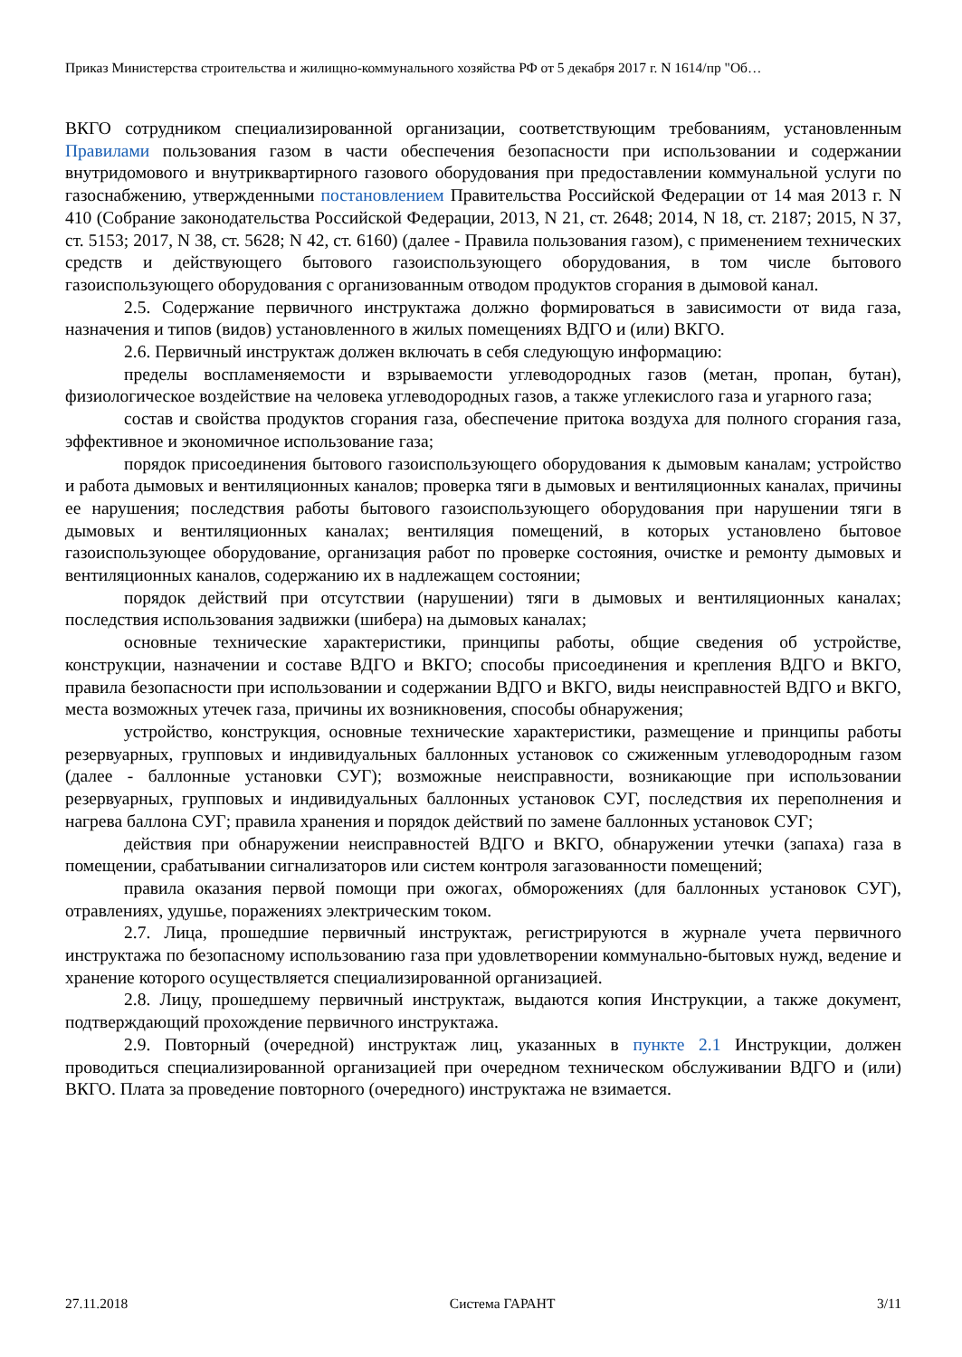Приказ Министерства строительства и жилищно-коммунального хозяйства РФ от 5 декабря 2017 г. N 1614/пр "Об…
ВКГО сотрудником специализированной организации, соответствующим требованиям, установленным Правилами пользования газом в части обеспечения безопасности при использовании и содержании внутридомового и внутриквартирного газового оборудования при предоставлении коммунальной услуги по газоснабжению, утвержденными постановлением Правительства Российской Федерации от 14 мая 2013 г. N 410 (Собрание законодательства Российской Федерации, 2013, N 21, ст. 2648; 2014, N 18, ст. 2187; 2015, N 37, ст. 5153; 2017, N 38, ст. 5628; N 42, ст. 6160) (далее - Правила пользования газом), с применением технических средств и действующего бытового газоиспользующего оборудования, в том числе бытового газоиспользующего оборудования с организованным отводом продуктов сгорания в дымовой канал.
2.5. Содержание первичного инструктажа должно формироваться в зависимости от вида газа, назначения и типов (видов) установленного в жилых помещениях ВДГО и (или) ВКГО.
2.6. Первичный инструктаж должен включать в себя следующую информацию:
пределы воспламеняемости и взрываемости углеводородных газов (метан, пропан, бутан), физиологическое воздействие на человека углеводородных газов, а также углекислого газа и угарного газа;
состав и свойства продуктов сгорания газа, обеспечение притока воздуха для полного сгорания газа, эффективное и экономичное использование газа;
порядок присоединения бытового газоиспользующего оборудования к дымовым каналам; устройство и работа дымовых и вентиляционных каналов; проверка тяги в дымовых и вентиляционных каналах, причины ее нарушения; последствия работы бытового газоиспользующего оборудования при нарушении тяги в дымовых и вентиляционных каналах; вентиляция помещений, в которых установлено бытовое газоиспользующее оборудование, организация работ по проверке состояния, очистке и ремонту дымовых и вентиляционных каналов, содержанию их в надлежащем состоянии;
порядок действий при отсутствии (нарушении) тяги в дымовых и вентиляционных каналах; последствия использования задвижки (шибера) на дымовых каналах;
основные технические характеристики, принципы работы, общие сведения об устройстве, конструкции, назначении и составе ВДГО и ВКГО; способы присоединения и крепления ВДГО и ВКГО, правила безопасности при использовании и содержании ВДГО и ВКГО, виды неисправностей ВДГО и ВКГО, места возможных утечек газа, причины их возникновения, способы обнаружения;
устройство, конструкция, основные технические характеристики, размещение и принципы работы резервуарных, групповых и индивидуальных баллонных установок со сжиженным углеводородным газом (далее - баллонные установки СУГ); возможные неисправности, возникающие при использовании резервуарных, групповых и индивидуальных баллонных установок СУГ, последствия их переполнения и нагрева баллона СУГ; правила хранения и порядок действий по замене баллонных установок СУГ;
действия при обнаружении неисправностей ВДГО и ВКГО, обнаружении утечки (запаха) газа в помещении, срабатывании сигнализаторов или систем контроля загазованности помещений;
правила оказания первой помощи при ожогах, обморожениях (для баллонных установок СУГ), отравлениях, удушье, поражениях электрическим током.
2.7. Лица, прошедшие первичный инструктаж, регистрируются в журнале учета первичного инструктажа по безопасному использованию газа при удовлетворении коммунально-бытовых нужд, ведение и хранение которого осуществляется специализированной организацией.
2.8. Лицу, прошедшему первичный инструктаж, выдаются копия Инструкции, а также документ, подтверждающий прохождение первичного инструктажа.
2.9. Повторный (очередной) инструктаж лиц, указанных в пункте 2.1 Инструкции, должен проводиться специализированной организацией при очередном техническом обслуживании ВДГО и (или) ВКГО. Плата за проведение повторного (очередного) инструктажа не взимается.
27.11.2018 Система ГАРАНТ 3/11